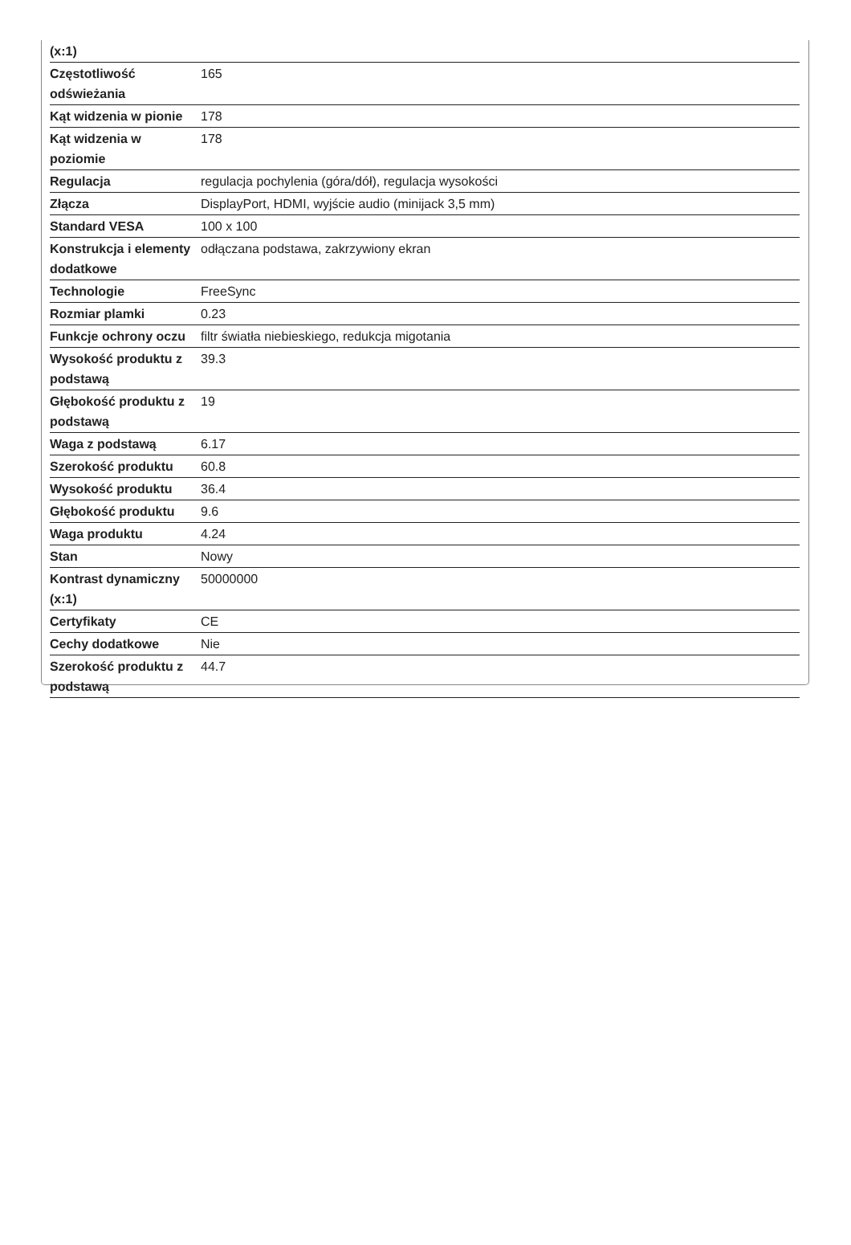| (x:1) | |
| Częstotliwość odświeżania | 165 |
| Kąt widzenia w pionie | 178 |
| Kąt widzenia w poziomie | 178 |
| Regulacja | regulacja pochylenia (góra/dół), regulacja wysokości |
| Złącza | DisplayPort, HDMI, wyjście audio (minijack 3,5 mm) |
| Standard VESA | 100 x 100 |
| Konstrukcja i elementy dodatkowe | odłączana podstawa, zakrzywiony ekran |
| Technologie | FreeSync |
| Rozmiar plamki | 0.23 |
| Funkcje ochrony oczu | filtr światła niebieskiego, redukcja migotania |
| Wysokość produktu z podstawą | 39.3 |
| Głębokość produktu z podstawą | 19 |
| Waga z podstawą | 6.17 |
| Szerokość produktu | 60.8 |
| Wysokość produktu | 36.4 |
| Głębokość produktu | 9.6 |
| Waga produktu | 4.24 |
| Stan | Nowy |
| Kontrast dynamiczny (x:1) | 50000000 |
| Certyfikaty | CE |
| Cechy dodatkowe | Nie |
| Szerokość produktu z podstawą | 44.7 |